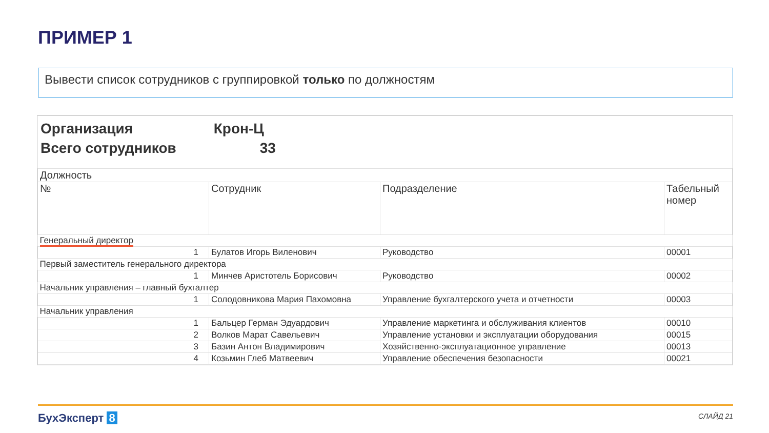ПРИМЕР 1
Вывести список сотрудников с группировкой только по должностям
Организация Крон-Ц
Всего сотрудников 33
| Должность | | | |
| --- | --- | --- | --- |
| № | Сотрудник | Подразделение | Табельный номер |
| Генеральный директор | | | |
| 1 | Булатов Игорь Виленович | Руководство | 00001 |
| Первый заместитель генерального директора | | | |
| 1 | Минчев Аристотель Борисович | Руководство | 00002 |
| Начальник управления – главный бухгалтер | | | |
| 1 | Солодовникова Мария Пахомовна | Управление бухгалтерского учета и отчетности | 00003 |
| Начальник управления | | | |
| 1 | Бальцер Герман Эдуардович | Управление маркетинга и обслуживания клиентов | 00010 |
| 2 | Волков Марат Савельевич | Управление установки и эксплуатации оборудования | 00015 |
| 3 | Базин Антон Владимирович | Хозяйственно-эксплуатационное управление | 00013 |
| 4 | Козьмин Глеб Матвеевич | Управление обеспечения безопасности | 00021 |
БухЭксперт 8 СЛАЙД 21